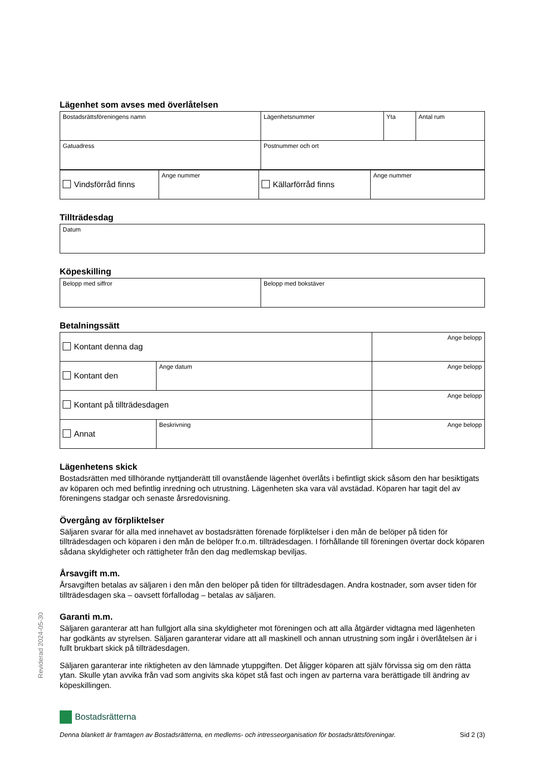Lägenhet som avses med överlåtelsen
| Bostadsrättsföreningens namn | Lägenhetsnummer | Yta | Antal rum |
| Gatuadress | Postnummer och ort |
| Vindsförråd finns | Ange nummer | Källarförråd finns | Ange nummer |
Tillträdesdag
| Datum |
Köpeskilling
| Belopp med siffror | Belopp med bokstäver |
Betalningssätt
| Kontant denna dag | | Ange belopp |
| Kontant den | Ange datum | Ange belopp |
| Kontant på tillträdesdagen | | Ange belopp |
| Annat | Beskrivning | Ange belopp |
Lägenhetens skick
Bostadsrätten med tillhörande nyttjanderätt till ovanstående lägenhet överlåts i befintligt skick såsom den har besiktigats av köparen och med befintlig inredning och utrustning. Lägenheten ska vara väl avstädad. Köparen har tagit del av föreningens stadgar och senaste årsredovisning.
Övergång av förpliktelser
Säljaren svarar för alla med innehavet av bostadsrätten förenade förpliktelser i den mån de belöper på tiden för tillträdesdagen och köparen i den mån de belöper fr.o.m. tillträdesdagen. I förhållande till föreningen övertar dock köparen sådana skyldigheter och rättigheter från den dag medlemskap beviljas.
Årsavgift m.m.
Årsavgiften betalas av säljaren i den mån den belöper på tiden för tillträdesdagen. Andra kostnader, som avser tiden för tillträdesdagen ska – oavsett förfallodag – betalas av säljaren.
Garanti m.m.
Säljaren garanterar att han fullgjort alla sina skyldigheter mot föreningen och att alla åtgärder vidtagna med lägenheten har godkänts av styrelsen. Säljaren garanterar vidare att all maskinell och annan utrustning som ingår i överlåtelsen är i fullt brukbart skick på tillträdesdagen.
Säljaren garanterar inte riktigheten av den lämnade ytuppgiften. Det åligger köparen att själv förvissa sig om den rätta ytan. Skulle ytan avvika från vad som angivits ska köpet stå fast och ingen av parterna vara berättigade till ändring av köpeskillingen.
Reviderad 2024-05-30
Bostadsrätterna
Denna blankett är framtagen av Bostadsrätterna, en medlems- och intresseorganisation för bostadsrättsföreningar. Sid 2 (3)